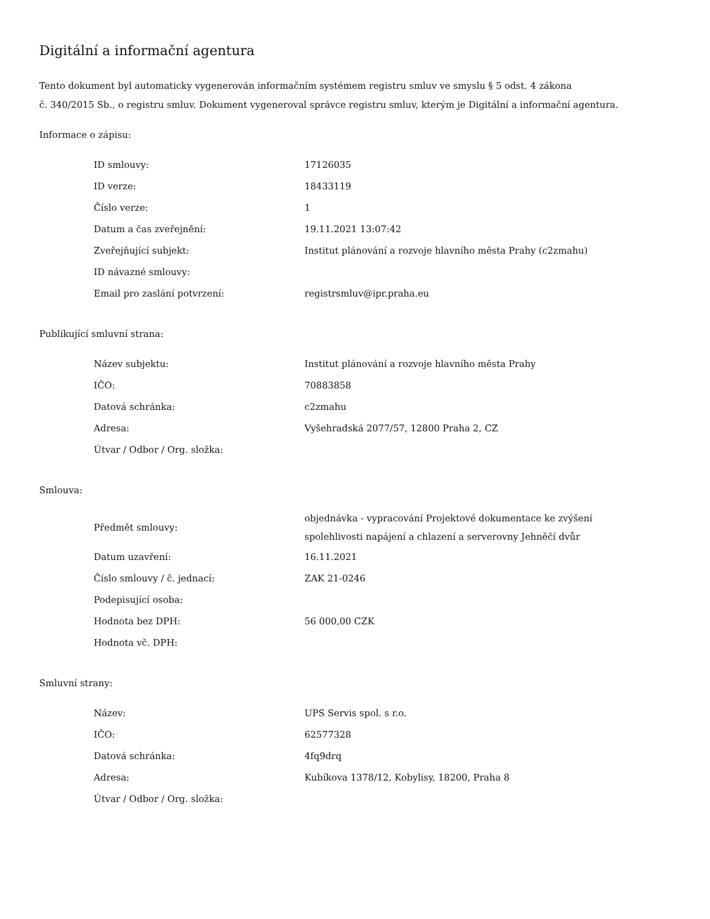Digitální a informační agentura
Tento dokument byl automaticky vygenerován informačním systémem registru smluv ve smyslu § 5 odst. 4 zákona
č. 340/2015 Sb., o registru smluv. Dokument vygeneroval správce registru smluv, kterým je Digitální a informační agentura.
Informace o zápisu:
| ID smlouvy: | 17126035 |
| ID verze: | 18433119 |
| Číslo verze: | 1 |
| Datum a čas zveřejnění: | 19.11.2021 13:07:42 |
| Zveřejňující subjekt: | Institut plánování a rozvoje hlavního města Prahy (c2zmahu) |
| ID návazné smlouvy: | |
| Email pro zaslání potvrzení: | registrsmluv@ipr.praha.eu |
Publikující smluvní strana:
| Název subjektu: | Institut plánování a rozvoje hlavního města Prahy |
| IČO: | 70883858 |
| Datová schránka: | c2zmahu |
| Adresa: | Vyšehradská 2077/57, 12800 Praha 2, CZ |
| Útvar / Odbor / Org. složka: | |
Smlouva:
| Předmět smlouvy: | objednávka - vypracování Projektové dokumentace ke zvýšení spolehlivosti napájení a chlazení a serverovny Jehněčí dvůr |
| Datum uzavření: | 16.11.2021 |
| Číslo smlouvy / č. jednací: | ZAK 21-0246 |
| Podepisující osoba: | |
| Hodnota bez DPH: | 56 000,00 CZK |
| Hodnota vč. DPH: | |
Smluvní strany:
| Název: | UPS Servis spol. s r.o. |
| IČO: | 62577328 |
| Datová schránka: | 4fq9drq |
| Adresa: | Kubíkova 1378/12, Kobylisy, 18200, Praha 8 |
| Útvar / Odbor / Org. složka: | |